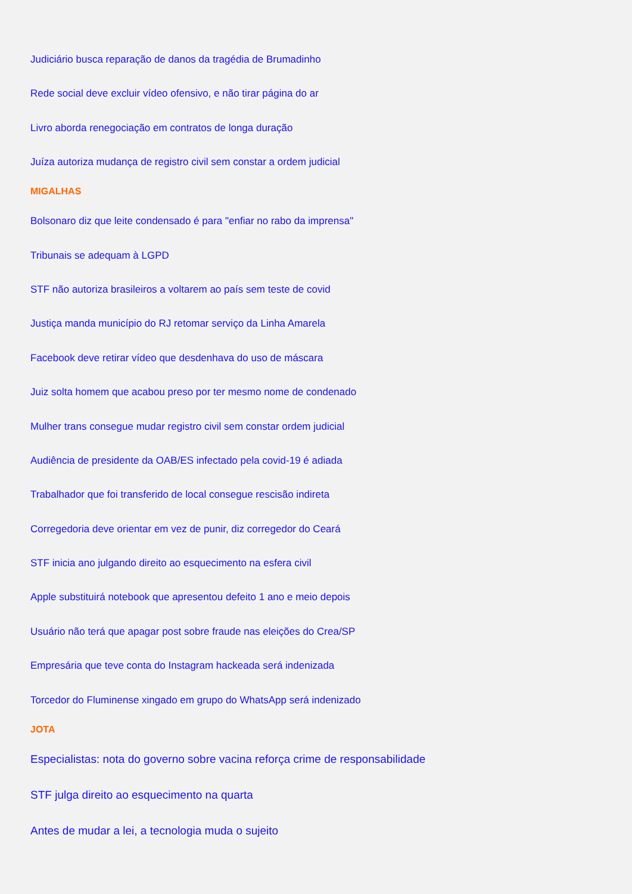Judiciário busca reparação de danos da tragédia de Brumadinho
Rede social deve excluir vídeo ofensivo, e não tirar página do ar
Livro aborda renegociação em contratos de longa duração
Juíza autoriza mudança de registro civil sem constar a ordem judicial
MIGALHAS
Bolsonaro diz que leite condensado é para "enfiar no rabo da imprensa"
Tribunais se adequam à LGPD
STF não autoriza brasileiros a voltarem ao país sem teste de covid
Justiça manda município do RJ retomar serviço da Linha Amarela
Facebook deve retirar vídeo que desdenhava do uso de máscara
Juiz solta homem que acabou preso por ter mesmo nome de condenado
Mulher trans consegue mudar registro civil sem constar ordem judicial
Audiência de presidente da OAB/ES infectado pela covid-19 é adiada
Trabalhador que foi transferido de local consegue rescisão indireta
Corregedoria deve orientar em vez de punir, diz corregedor do Ceará
STF inicia ano julgando direito ao esquecimento na esfera civil
Apple substituirá notebook que apresentou defeito 1 ano e meio depois
Usuário não terá que apagar post sobre fraude nas eleições do Crea/SP
Empresária que teve conta do Instagram hackeada será indenizada
Torcedor do Fluminense xingado em grupo do WhatsApp será indenizado
JOTA
Especialistas: nota do governo sobre vacina reforça crime de responsabilidade
STF julga direito ao esquecimento na quarta
Antes de mudar a lei, a tecnologia muda o sujeito